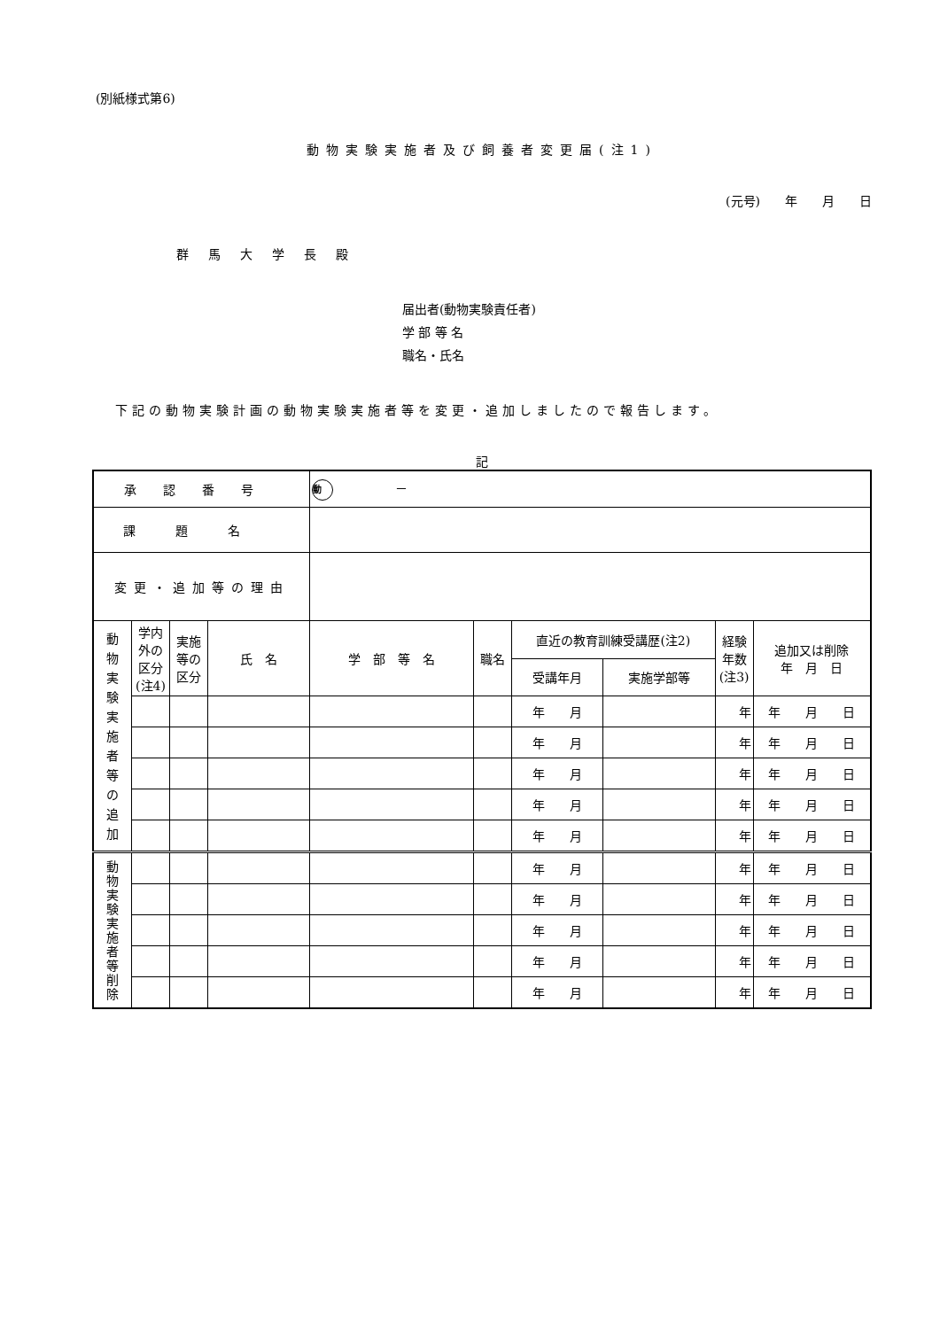(別紙様式第6)
動物実験実施者及び飼養者変更届(注1)
(元号)　　年　　月　　日
群馬大学長殿
届出者(動物実験責任者)
学 部 等 名
職名・氏名
下記の動物実験計画の動物実験実施者等を変更・追加しましたので報告します。
記
| 承認番号 | | | | 動 － | | | | | |
| 課題名 | | | | | | | | | |
| 変更・追加等の理由 | | | | | | | | | |
| 動 物 実 験 実 施 者 等 の 追 加 | 学内外の区分(注4) | 実施等の区分 | 氏 名 | 学 部 等 名 | 職名 | 直近の教育訓練受講歴(注2) | | 経験年数(注3) | 追加又は削除 年 月 日 |
| | | | | | | 受講年月 | 実施学部等 | | |
| | | | | | | 年 月 | | 年 | 年 月 日 |
| | | | | | | 年 月 | | 年 | 年 月 日 |
| | | | | | | 年 月 | | 年 | 年 月 日 |
| | | | | | | 年 月 | | 年 | 年 月 日 |
| | | | | | | 年 月 | | 年 | 年 月 日 |
| 動 物 実 験 実 施 者 等 削 除 | | | | | | 年 月 | | 年 | 年 月 日 |
| | | | | | | 年 月 | | 年 | 年 月 日 |
| | | | | | | 年 月 | | 年 | 年 月 日 |
| | | | | | | 年 月 | | 年 | 年 月 日 |
| | | | | | | 年 月 | | 年 | 年 月 日 |